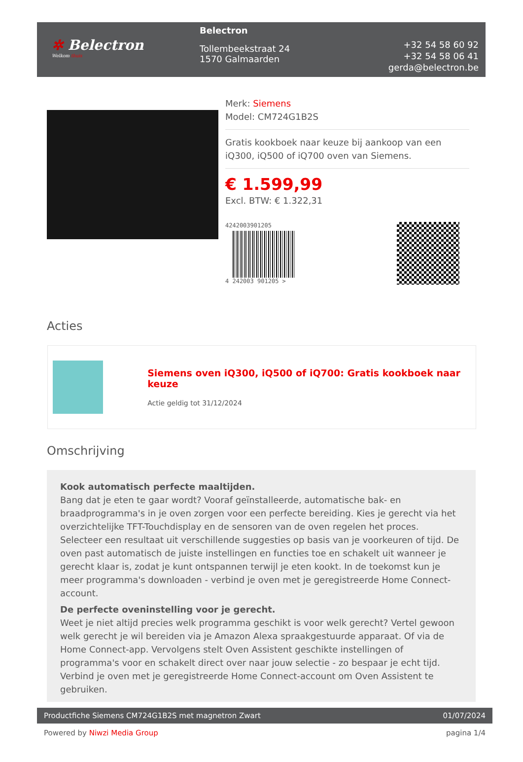✲ Belectron
Welkom thuis
Belectron
Tollembeekstraat 24
1570 Galmaarden
+32 54 58 60 92
+32 54 58 06 41
gerda@belectron.be
Merk: Siemens
Model: CM724G1B2S
Gratis kookboek naar keuze bij aankoop van een iQ300, iQ500 of iQ700 oven van Siemens.
€ 1.599,99
Excl. BTW: € 1.322,31
4242003901205
4 242003 901205 >
Acties
Siemens oven iQ300, iQ500 of iQ700: Gratis kookboek naar keuze
Actie geldig tot 31/12/2024
Omschrijving
Kook automatisch perfecte maaltijden.
Bang dat je eten te gaar wordt? Vooraf geïnstalleerde, automatische bak- en braadprogramma's in je oven zorgen voor een perfecte bereiding. Kies je gerecht via het overzichtelijke TFT-Touchdisplay en de sensoren van de oven regelen het proces. Selecteer een resultaat uit verschillende suggesties op basis van je voorkeuren of tijd. De oven past automatisch de juiste instellingen en functies toe en schakelt uit wanneer je gerecht klaar is, zodat je kunt ontspannen terwijl je eten kookt. In de toekomst kun je meer programma's downloaden - verbind je oven met je geregistreerde Home Connect-account.
De perfecte oveninstelling voor je gerecht.
Weet je niet altijd precies welk programma geschikt is voor welk gerecht? Vertel gewoon welk gerecht je wil bereiden via je Amazon Alexa spraakgestuurde apparaat. Of via de Home Connect-app. Vervolgens stelt Oven Assistent geschikte instellingen of programma's voor en schakelt direct over naar jouw selectie - zo bespaar je echt tijd. Verbind je oven met je geregistreerde Home Connect-account om Oven Assistent te gebruiken.
Productfiche Siemens CM724G1B2S met magnetron Zwart 01/07/2024
Powered by Niwzi Media Group pagina 1/4